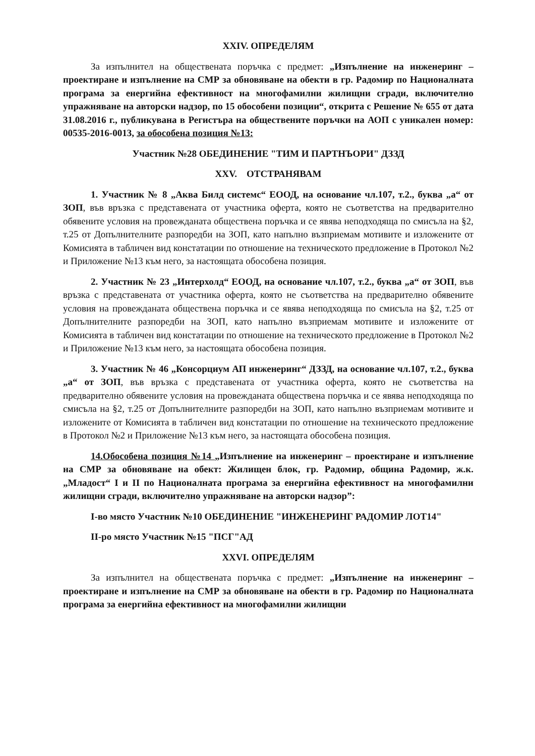XXIV. ОПРЕДЕЛЯМ
За изпълнител на обществената поръчка с предмет: „Изпълнение на инженеринг – проектиране и изпълнение на СМР за обновяване на обекти в гр. Радомир по Националната програма за енергийна ефективност на многофамилни жилищни сгради, включително упражняване на авторски надзор, по 15 обособени позиции“, открита с Решение № 655 от дата 31.08.2016 г., публикувана в Регистъра на обществените поръчки на АОП с уникален номер: 00535-2016-0013, за обособена позиция №13:
Участник №28 ОБЕДИНЕНИЕ "ТИМ И ПАРТНЪОРИ" ДЗЗД
XXV. ОТСТРАНЯВАМ
1. Участник № 8 „Аква Билд системс“ ЕООД, на основание чл.107, т.2., буква „а“ от ЗОП, във връзка с представената от участника оферта, която не съответства на предварително обявените условия на провежданата обществена поръчка и се явява неподходяща по смисъла на §2, т.25 от Допълнителните разпоредби на ЗОП, като напълно възприемам мотивите и изложените от Комисията в табличен вид констатации по отношение на техническото предложение в Протокол №2 и Приложение №13 към него, за настоящата обособена позиция.
2. Участник № 23 „Интерхолд“ ЕООД, на основание чл.107, т.2., буква „а“ от ЗОП, във връзка с представената от участника оферта, която не съответства на предварително обявените условия на провежданата обществена поръчка и се явява неподходяща по смисъла на §2, т.25 от Допълнителните разпоредби на ЗОП, като напълно възприемам мотивите и изложените от Комисията в табличен вид констатации по отношение на техническото предложение в Протокол №2 и Приложение №13 към него, за настоящата обособена позиция.
3. Участник № 46 „Консорциум АП инженеринг“ ДЗЗД, на основание чл.107, т.2., буква „а“ от ЗОП, във връзка с представената от участника оферта, която не съответства на предварително обявените условия на провежданата обществена поръчка и се явява неподходяща по смисъла на §2, т.25 от Допълнителните разпоредби на ЗОП, като напълно възприемам мотивите и изложените от Комисията в табличен вид констатации по отношение на техническото предложение в Протокол №2 и Приложение №13 към него, за настоящата обособена позиция.
14.Обособена позиция №14 „Изпълнение на инженеринг – проектиране и изпълнение на СМР за обновяване на обект: Жилищен блок, гр. Радомир, община Радомир, ж.к. „Младост“ I и II по Националната програма за енергийна ефективност на многофамилни жилищни сгради, включително упражняване на авторски надзор”:
I-во място Участник №10 ОБЕДИНЕНИЕ "ИНЖЕНЕРИНГ РАДОМИР ЛОТ14"
II-ро място Участник №15 "ПСГ"АД
XXVI. ОПРЕДЕЛЯМ
За изпълнител на обществената поръчка с предмет: „Изпълнение на инженеринг – проектиране и изпълнение на СМР за обновяване на обекти в гр. Радомир по Националната програма за енергийна ефективност на многофамилни жилищни